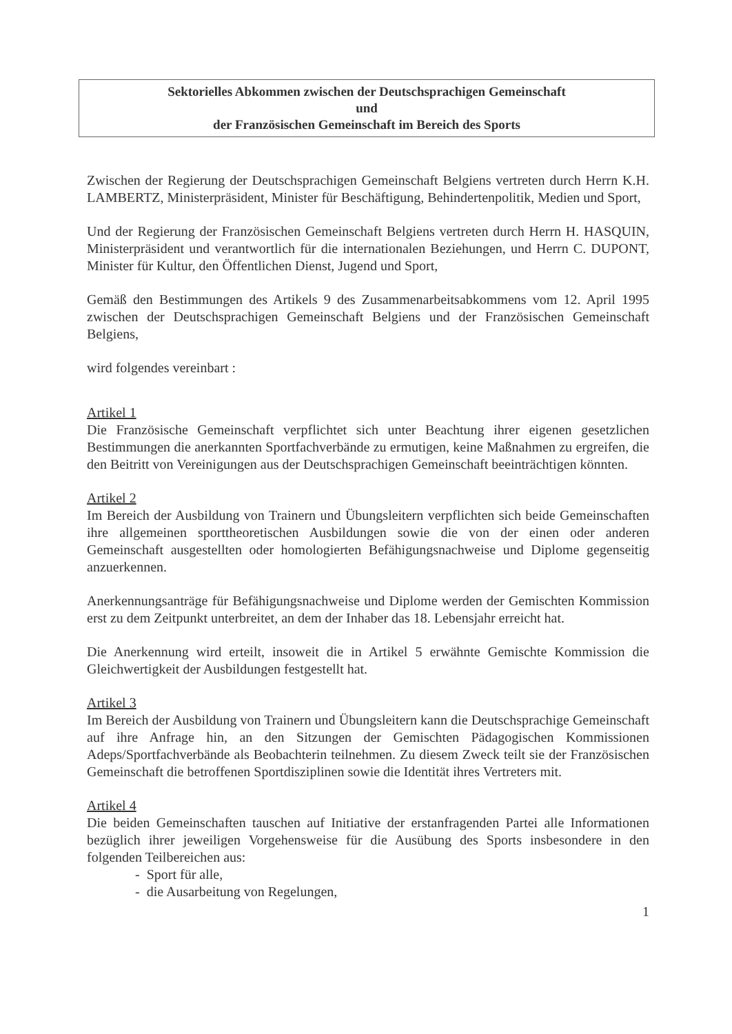Sektorielles Abkommen zwischen der Deutschsprachigen Gemeinschaft
und
der Französischen Gemeinschaft im Bereich des Sports
Zwischen der Regierung der Deutschsprachigen Gemeinschaft Belgiens vertreten durch Herrn K.H. LAMBERTZ, Ministerpräsident, Minister für Beschäftigung, Behindertenpolitik, Medien und Sport,
Und der Regierung der Französischen Gemeinschaft Belgiens vertreten durch Herrn H. HASQUIN, Ministerpräsident und verantwortlich für die internationalen Beziehungen, und Herrn C. DUPONT, Minister für Kultur, den Öffentlichen Dienst, Jugend und Sport,
Gemäß den Bestimmungen des Artikels 9 des Zusammenarbeitsabkommens vom 12. April 1995 zwischen der Deutschsprachigen Gemeinschaft Belgiens und der Französischen Gemeinschaft Belgiens,
wird folgendes vereinbart :
Artikel 1
Die Französische Gemeinschaft verpflichtet sich unter Beachtung ihrer eigenen gesetzlichen Bestimmungen die anerkannten Sportfachverbände zu ermutigen, keine Maßnahmen zu ergreifen, die den Beitritt von Vereinigungen aus der Deutschsprachigen Gemeinschaft beeinträchtigen könnten.
Artikel 2
Im Bereich der Ausbildung von Trainern und Übungsleitern verpflichten sich beide Gemeinschaften ihre allgemeinen sporttheoretischen Ausbildungen sowie die von der einen oder anderen Gemeinschaft ausgestellten oder homologierten Befähigungsnachweise und Diplome gegenseitig anzuerkennen.
Anerkennungsanträge für Befähigungsnachweise und Diplome werden der Gemischten Kommission erst zu dem Zeitpunkt unterbreitet, an dem der Inhaber das 18. Lebensjahr erreicht hat.
Die Anerkennung wird erteilt, insoweit die in Artikel 5 erwähnte Gemischte Kommission die Gleichwertigkeit der Ausbildungen festgestellt hat.
Artikel 3
Im Bereich der Ausbildung von Trainern und Übungsleitern kann die Deutschsprachige Gemeinschaft auf ihre Anfrage hin, an den Sitzungen der Gemischten Pädagogischen Kommissionen Adeps/Sportfachverbände als Beobachterin teilnehmen. Zu diesem Zweck teilt sie der Französischen Gemeinschaft die betroffenen Sportdisziplinen sowie die Identität ihres Vertreters mit.
Artikel 4
Die beiden Gemeinschaften tauschen auf Initiative der erstanfragenden Partei alle Informationen bezüglich ihrer jeweiligen Vorgehensweise für die Ausübung des Sports insbesondere in den folgenden Teilbereichen aus:
- Sport für alle,
- die Ausarbeitung von Regelungen,
1